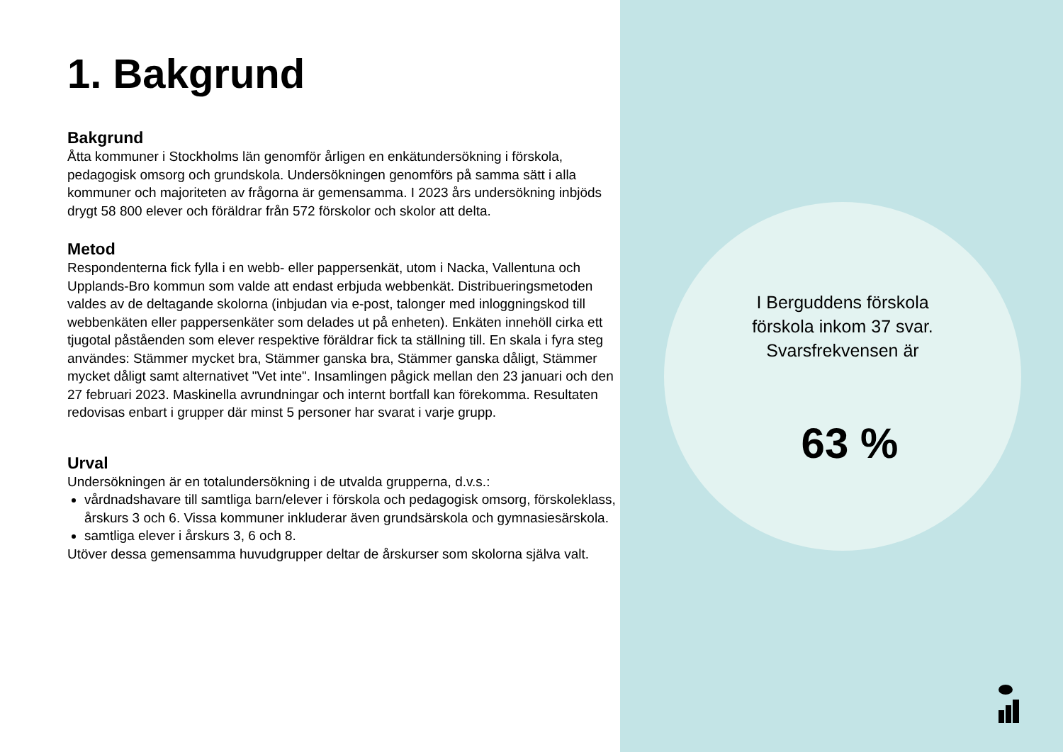1. Bakgrund
Bakgrund
Åtta kommuner i Stockholms län genomför årligen en enkätundersökning i förskola, pedagogisk omsorg och grundskola. Undersökningen genomförs på samma sätt i alla kommuner och majoriteten av frågorna är gemensamma. I 2023 års undersökning inbjöds drygt 58 800 elever och föräldrar från 572 förskolor och skolor att delta.
Metod
Respondenterna fick fylla i en webb- eller pappersenkät, utom i Nacka, Vallentuna och Upplands-Bro kommun som valde att endast erbjuda webbenkät. Distribueringsmetoden valdes av de deltagande skolorna (inbjudan via e-post, talonger med inloggningskod till webbenkäten eller pappersenkäter som delades ut på enheten). Enkäten innehöll cirka ett tjugotal påståenden som elever respektive föräldrar fick ta ställning till. En skala i fyra steg användes: Stämmer mycket bra, Stämmer ganska bra, Stämmer ganska dåligt, Stämmer mycket dåligt samt alternativet "Vet inte". Insamlingen pågick mellan den 23 januari och den 27 februari 2023. Maskinella avrundningar och internt bortfall kan förekomma. Resultaten redovisas enbart i grupper där minst 5 personer har svarat i varje grupp.
Urval
Undersökningen är en totalundersökning i de utvalda grupperna, d.v.s.:
vårdnadshavare till samtliga barn/elever i förskola och pedagogisk omsorg, förskoleklass, årskurs 3 och 6. Vissa kommuner inkluderar även grundsärskola och gymnasiesärskola.
samtliga elever i årskurs 3, 6 och 8.
Utöver dessa gemensamma huvudgrupper deltar de årskurser som skolorna själva valt.
I Berguddens förskola
förskola inkom 37 svar.
Svarsfrekvensen är
63 %